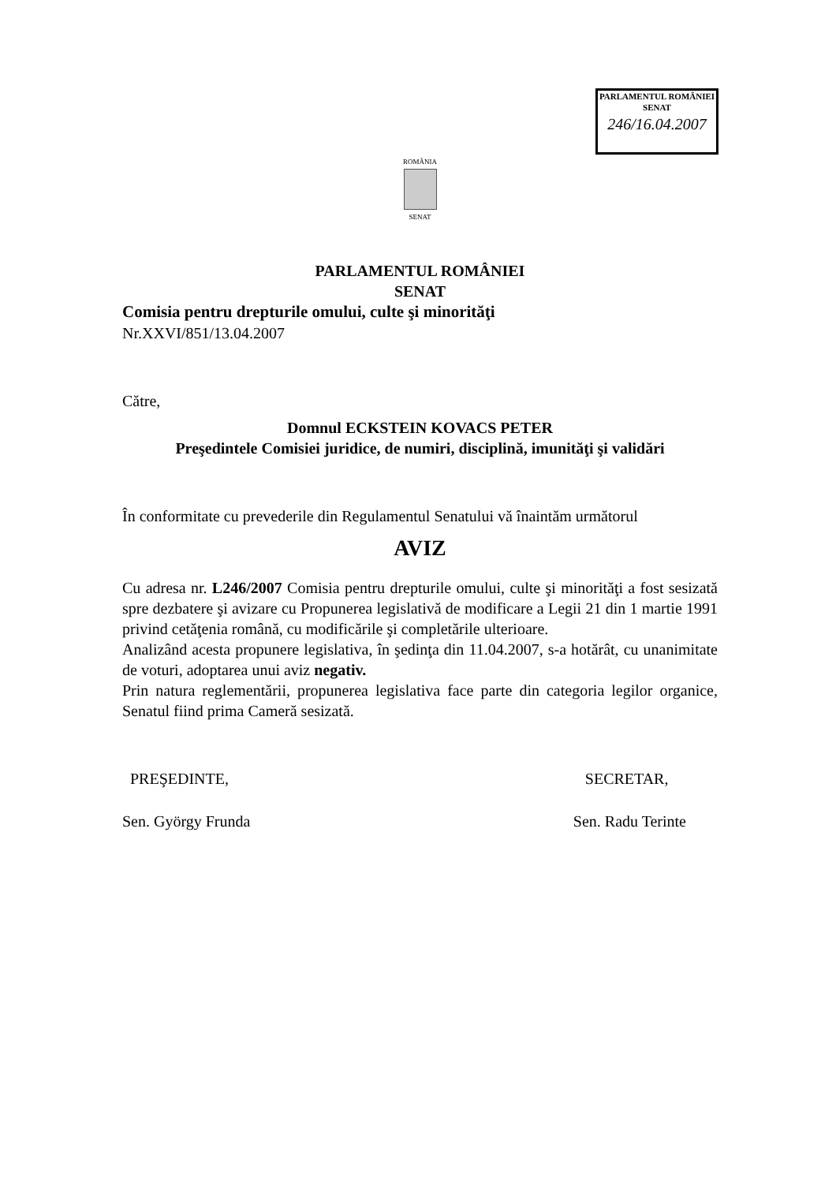PARLAMENTUL ROMÂNIEI
SENAT
246/16.04.2007
ROMÂNIA
SENAT
PARLAMENTUL ROMÂNIEI
SENAT
Comisia pentru drepturile omului, culte şi minorităţi
Nr.XXVI/851/13.04.2007
Către,
Domnul ECKSTEIN KOVACS PETER
Preşedintele Comisiei juridice, de numiri, disciplină, imunităţi şi validări
În conformitate cu prevederile din Regulamentul Senatului vă înaintăm următorul
AVIZ
Cu adresa nr. L246/2007 Comisia pentru drepturile omului, culte şi minorităţi a fost sesizată spre dezbatere şi avizare cu Propunerea legislativă de modificare a Legii 21 din 1 martie 1991 privind cetăţenia română, cu modificările şi completările ulterioare.
Analizând acesta propunere legislativa, în şedinţa din 11.04.2007, s-a hotărât, cu unanimitate de voturi, adoptarea unui aviz negativ.
Prin natura reglementării, propunerea legislativa face parte din categoria legilor organice, Senatul fiind prima Cameră sesizată.
PREŞEDINTE,
Sen. György Frunda
SECRETAR,
Sen. Radu Terinte